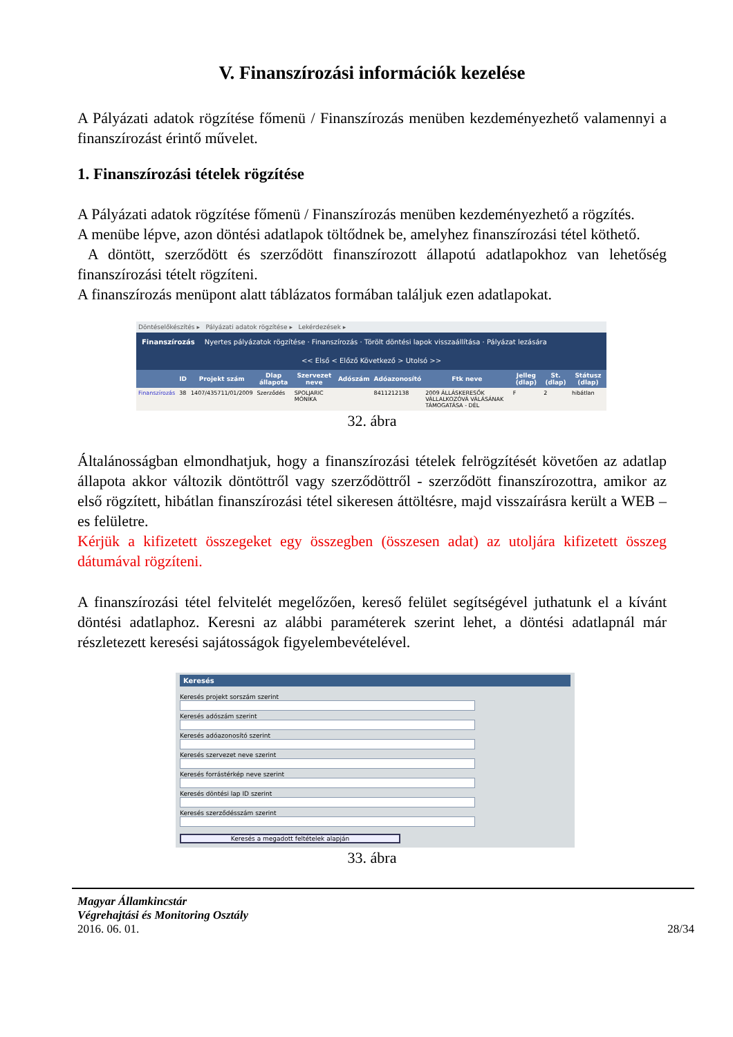V. Finanszírozási információk kezelése
A Pályázati adatok rögzítése főmenü / Finanszírozás menüben kezdeményezhető valamennyi a finanszírozást érintő művelet.
1. Finanszírozási tételek rögzítése
A Pályázati adatok rögzítése főmenü / Finanszírozás menüben kezdeményezhető a rögzítés.
A menübe lépve, azon döntési adatlapok töltődnek be, amelyhez finanszírozási tétel köthető.
A döntött, szerződött és szerződött finanszírozott állapotú adatlapokhoz van lehetőség finanszírozási tételt rögzíteni.
A finanszírozás menüpont alatt táblázatos formában találjuk ezen adatlapokat.
Döntéselőkészítés ▸ Pályázati adatok rögzítése ▸ Lekérdezések ▸
Finanszírozás Nyertes pályázatok rögzítése · Finanszírozás · Törölt döntési lapok visszaállítása · Pályázat lezására
<< Első < Előző Következő > Utolsó >>
| | ID | Projekt szám | Dlap állapota | Szervezet neve | Adószám | Adóazonosító | Ftk neve | Jelleg (dlap) | St. (dlap) | Státusz (dlap) |
| --- | --- | --- | --- | --- | --- | --- | --- | --- | --- | --- |
| Finanszírozás | 38 | 1407/435711/01/2009 | Szerződés | SPOLJARIC MÓNIKA | | 8411212138 | 2009 ÁLLÁSKERESŐK VÁLLALKOZÓVÁ VÁLÁSÁNAK TÁMOGATÁSA - DÉL | F | 2 | hibátlan |
32. ábra
Általánosságban elmondhatjuk, hogy a finanszírozási tételek felrögzítését követően az adatlap állapota akkor változik döntöttről vagy szerződöttről - szerződött finanszírozottra, amikor az első rögzített, hibátlan finanszírozási tétel sikeresen áttöltésre, majd visszaírásra került a WEB – es felületre.
Kérjük a kifizetett összegeket egy összegben (összesen adat) az utoljára kifizetett összeg dátumával rögzíteni.
A finanszírozási tétel felvitelét megelőzően, kereső felület segítségével juthatunk el a kívánt döntési adatlaphoz. Keresni az alábbi paraméterek szerint lehet, a döntési adatlapnál már részletezett keresési sajátosságok figyelembevételével.
Keresés
Keresés projekt sorszám szerint
Keresés adószám szerint
Keresés adóazonosító szerint
Keresés szervezet neve szerint
Keresés forrástérkép neve szerint
Keresés döntési lap ID szerint
Keresés szerződésszám szerint
Keresés a megadott feltételek alapján
33. ábra
Magyar Államkincstár
Végrehajtási és Monitoring Osztály
2016. 06. 01. 28/34